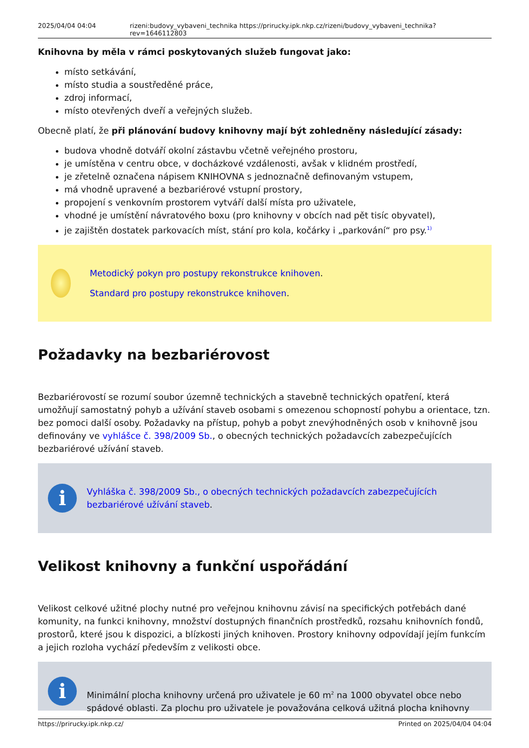2025/04/04 04:04 rizeni:budovy_vybaveni_technika https://prirucky.ipk.nkp.cz/rizeni/budovy_vybaveni_technika?rev=1646112803
Knihovna by měla v rámci poskytovaných služeb fungovat jako:
místo setkávání,
místo studia a soustředěné práce,
zdroj informací,
místo otevřených dveří a veřejných služeb.
Obecně platí, že při plánování budovy knihovny mají být zohledněny následující zásady:
budova vhodně dotváří okolní zástavbu včetně veřejného prostoru,
je umístěna v centru obce, v docházkové vzdálenosti, avšak v klidném prostředí,
je zřetelně označena nápisem KNIHOVNA s jednoznačně definovaným vstupem,
má vhodně upravené a bezbariérové vstupní prostory,
propojení s venkovním prostorem vytváří další místa pro uživatele,
vhodné je umístění návratového boxu (pro knihovny v obcích nad pět tisíc obyvatel),
je zajištěn dostatek parkovacích míst, stání pro kola, kočárky i „parkování“ pro psy.<sup>1)</sup>
Metodický pokyn pro postupy rekonstrukce knihoven.
Standard pro postupy rekonstrukce knihoven.
Požadavky na bezbariérovost
Bezbariérovostí se rozumí soubor územně technických a stavebně technických opatření, která umožňují samostatný pohyb a užívání staveb osobami s omezenou schopností pohybu a orientace, tzn. bez pomoci další osoby. Požadavky na přístup, pohyb a pobyt znevýhodněných osob v knihovně jsou definovány ve vyhlášce č. 398/2009 Sb., o obecných technických požadavcích zabezpečujících bezbariérové užívání staveb.
i
Vyhláška č. 398/2009 Sb., o obecných technických požadavcích zabezpečujících bezbariérové užívání staveb.
Velikost knihovny a funkční uspořádání
Velikost celkové užitné plochy nutné pro veřejnou knihovnu závisí na specifických potřebách dané komunity, na funkci knihovny, množství dostupných finančních prostředků, rozsahu knihovních fondů, prostorů, které jsou k dispozici, a blízkosti jiných knihoven. Prostory knihovny odpovídají jejím funkcím a jejich rozloha vychází především z velikosti obce.
i
Minimální plocha knihovny určená pro uživatele je 60 m<sup>2</sup> na 1000 obyvatel obce nebo spádové oblasti. Za plochu pro uživatele je považována celková užitná plocha knihovny
https://prirucky.ipk.nkp.cz/ Printed on 2025/04/04 04:04